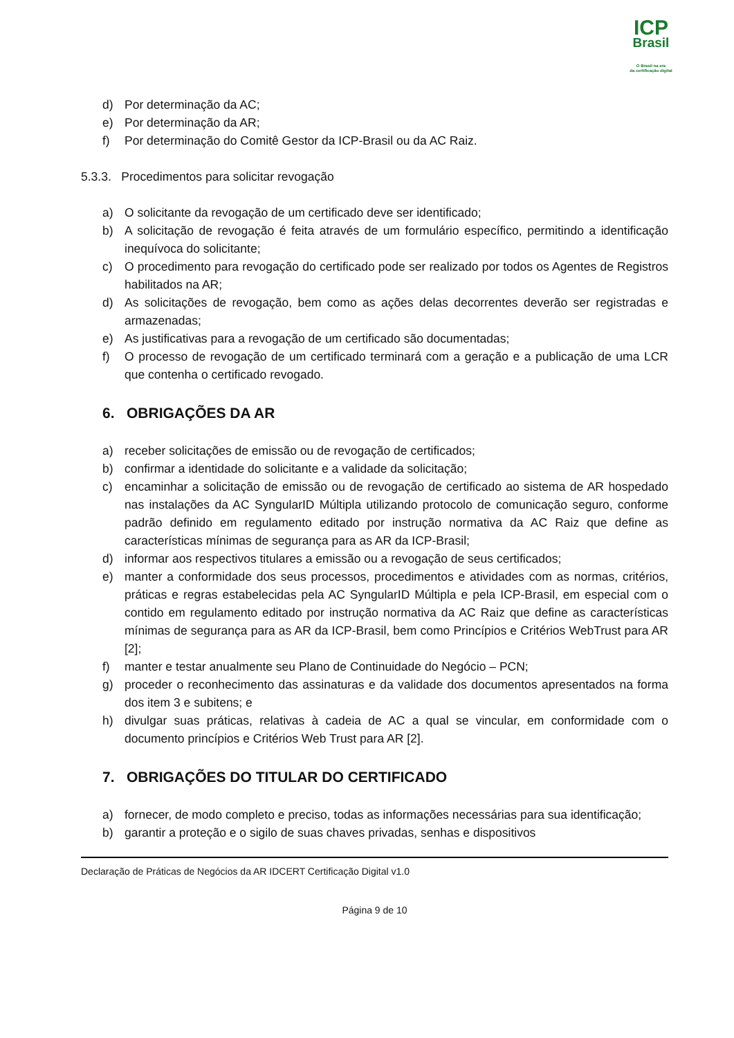ICP
Brasil
O Brasil na era
da certificação digital
d) Por determinação da AC;
e) Por determinação da AR;
f) Por determinação do Comitê Gestor da ICP-Brasil ou da AC Raiz.
5.3.3. Procedimentos para solicitar revogação
a) O solicitante da revogação de um certificado deve ser identificado;
b) A solicitação de revogação é feita através de um formulário específico, permitindo a identificação inequívoca do solicitante;
c) O procedimento para revogação do certificado pode ser realizado por todos os Agentes de Registros habilitados na AR;
d) As solicitações de revogação, bem como as ações delas decorrentes deverão ser registradas e armazenadas;
e) As justificativas para a revogação de um certificado são documentadas;
f) O processo de revogação de um certificado terminará com a geração e a publicação de uma LCR que contenha o certificado revogado.
6. OBRIGAÇÕES DA AR
a) receber solicitações de emissão ou de revogação de certificados;
b) confirmar a identidade do solicitante e a validade da solicitação;
c) encaminhar a solicitação de emissão ou de revogação de certificado ao sistema de AR hospedado nas instalações da AC SyngularID Múltipla utilizando protocolo de comunicação seguro, conforme padrão definido em regulamento editado por instrução normativa da AC Raiz que define as características mínimas de segurança para as AR da ICP-Brasil;
d) informar aos respectivos titulares a emissão ou a revogação de seus certificados;
e) manter a conformidade dos seus processos, procedimentos e atividades com as normas, critérios, práticas e regras estabelecidas pela AC SyngularID Múltipla e pela ICP-Brasil, em especial com o contido em regulamento editado por instrução normativa da AC Raiz que define as características mínimas de segurança para as AR da ICP-Brasil, bem como Princípios e Critérios WebTrust para AR [2];
f) manter e testar anualmente seu Plano de Continuidade do Negócio – PCN;
g) proceder o reconhecimento das assinaturas e da validade dos documentos apresentados na forma dos item 3 e subitens; e
h) divulgar suas práticas, relativas à cadeia de AC a qual se vincular, em conformidade com o documento princípios e Critérios Web Trust para AR [2].
7. OBRIGAÇÕES DO TITULAR DO CERTIFICADO
a) fornecer, de modo completo e preciso, todas as informações necessárias para sua identificação;
b) garantir a proteção e o sigilo de suas chaves privadas, senhas e dispositivos
Declaração de Práticas de Negócios da AR IDCERT Certificação Digital v1.0
Página 9 de 10